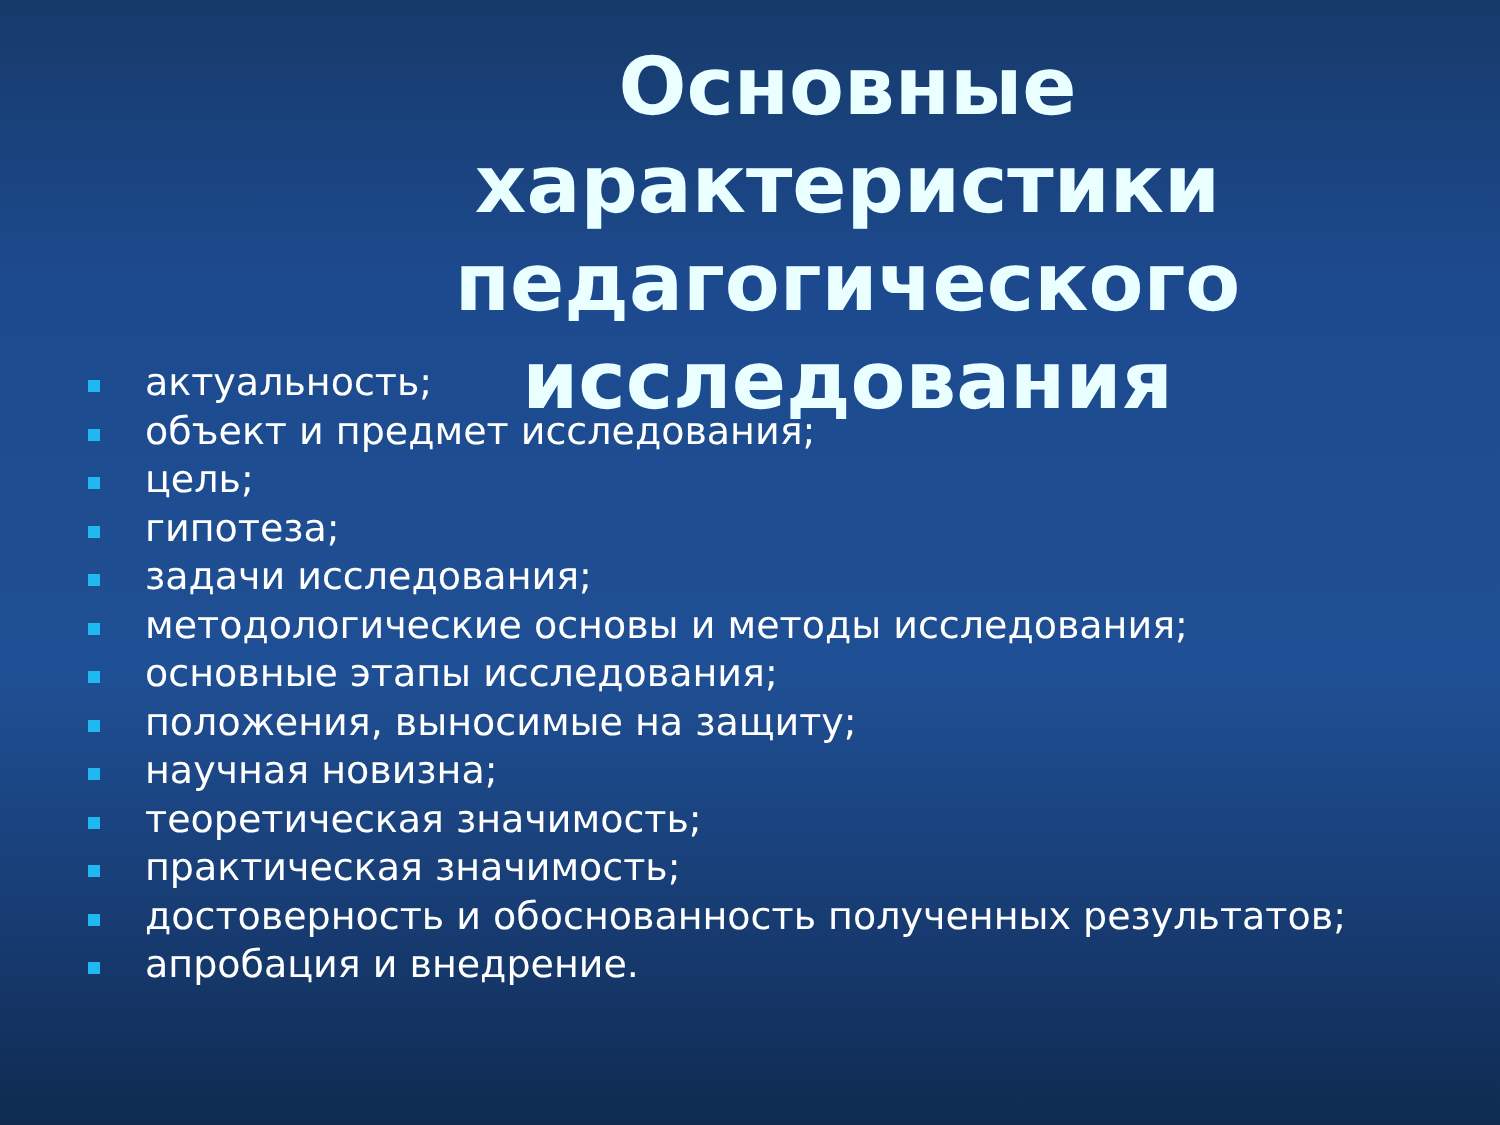Основные характеристики педагогического исследования
актуальность;
объект и предмет исследования;
цель;
гипотеза;
задачи исследования;
методологические основы и методы исследования;
основные этапы исследования;
положения, выносимые на защиту;
научная новизна;
теоретическая значимость;
практическая значимость;
достоверность и обоснованность полученных результатов;
апробация и внедрение.